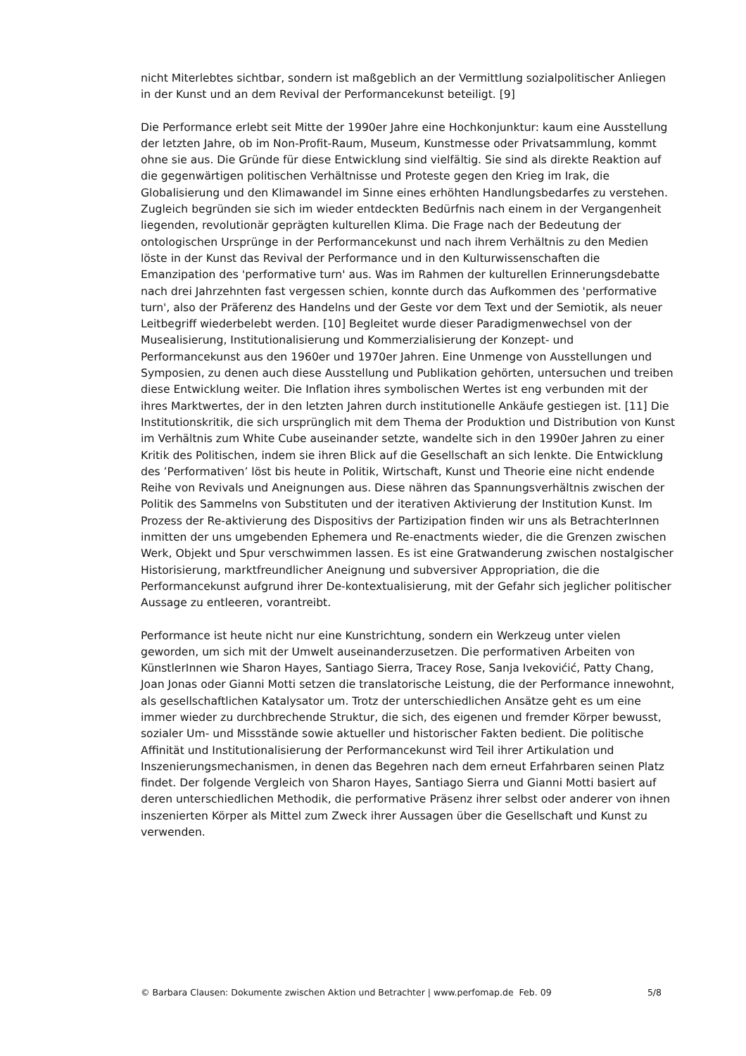nicht Miterlebtes sichtbar, sondern ist maßgeblich an der Vermittlung sozialpolitischer Anliegen in der Kunst und an dem Revival der Performancekunst beteiligt. [9]
Die Performance erlebt seit Mitte der 1990er Jahre eine Hochkonjunktur: kaum eine Ausstellung der letzten Jahre, ob im Non-Profit-Raum, Museum, Kunstmesse oder Privatsammlung, kommt ohne sie aus. Die Gründe für diese Entwicklung sind vielfältig. Sie sind als direkte Reaktion auf die gegenwärtigen politischen Verhältnisse und Proteste gegen den Krieg im Irak, die Globalisierung und den Klimawandel im Sinne eines erhöhten Handlungsbedarfes zu verstehen. Zugleich begründen sie sich im wieder entdeckten Bedürfnis nach einem in der Vergangenheit liegenden, revolutionär geprägten kulturellen Klima. Die Frage nach der Bedeutung der ontologischen Ursprünge in der Performancekunst und nach ihrem Verhältnis zu den Medien löste in der Kunst das Revival der Performance und in den Kulturwissenschaften die Emanzipation des 'performative turn' aus. Was im Rahmen der kulturellen Erinnerungsdebatte nach drei Jahrzehnten fast vergessen schien, konnte durch das Aufkommen des 'performative turn', also der Präferenz des Handelns und der Geste vor dem Text und der Semiotik, als neuer Leitbegriff wiederbelebt werden. [10] Begleitet wurde dieser Paradigmenwechsel von der Musealisierung, Institutionalisierung und Kommerzialisierung der Konzept- und Performancekunst aus den 1960er und 1970er Jahren. Eine Unmenge von Ausstellungen und Symposien, zu denen auch diese Ausstellung und Publikation gehörten, untersuchen und treiben diese Entwicklung weiter. Die Inflation ihres symbolischen Wertes ist eng verbunden mit der ihres Marktwertes, der in den letzten Jahren durch institutionelle Ankäufe gestiegen ist. [11] Die Institutionskritik, die sich ursprünglich mit dem Thema der Produktion und Distribution von Kunst im Verhältnis zum White Cube auseinander setzte, wandelte sich in den 1990er Jahren zu einer Kritik des Politischen, indem sie ihren Blick auf die Gesellschaft an sich lenkte. Die Entwicklung des ’Performativen’ löst bis heute in Politik, Wirtschaft, Kunst und Theorie eine nicht endende Reihe von Revivals und Aneignungen aus. Diese nähren das Spannungsverhältnis zwischen der Politik des Sammelns von Substituten und der iterativen Aktivierung der Institution Kunst. Im Prozess der Re-aktivierung des Dispositivs der Partizipation finden wir uns als BetrachterInnen inmitten der uns umgebenden Ephemera und Re-enactments wieder, die die Grenzen zwischen Werk, Objekt und Spur verschwimmen lassen. Es ist eine Gratwanderung zwischen nostalgischer Historisierung, marktfreundlicher Aneignung und subversiver Appropriation, die die Performancekunst aufgrund ihrer De-kontextualisierung, mit der Gefahr sich jeglicher politischer Aussage zu entleeren, vorantreibt.
Performance ist heute nicht nur eine Kunstrichtung, sondern ein Werkzeug unter vielen geworden, um sich mit der Umwelt auseinanderzusetzen. Die performativen Arbeiten von KünstlerInnen wie Sharon Hayes, Santiago Sierra, Tracey Rose, Sanja Ivekovićić, Patty Chang, Joan Jonas oder Gianni Motti setzen die translatorische Leistung, die der Performance innewohnt, als gesellschaftlichen Katalysator um. Trotz der unterschiedlichen Ansätze geht es um eine immer wieder zu durchbrechende Struktur, die sich, des eigenen und fremder Körper bewusst, sozialer Um- und Missstände sowie aktueller und historischer Fakten bedient. Die politische Affinität und Institutionalisierung der Performancekunst wird Teil ihrer Artikulation und Inszenierungsmechanismen, in denen das Begehren nach dem erneut Erfahrbaren seinen Platz findet. Der folgende Vergleich von Sharon Hayes, Santiago Sierra und Gianni Motti basiert auf deren unterschiedlichen Methodik, die performative Präsenz ihrer selbst oder anderer von ihnen inszenierten Körper als Mittel zum Zweck ihrer Aussagen über die Gesellschaft und Kunst zu verwenden.
© Barbara Clausen: Dokumente zwischen Aktion und Betrachter | www.perfomap.de Feb. 09 5/8